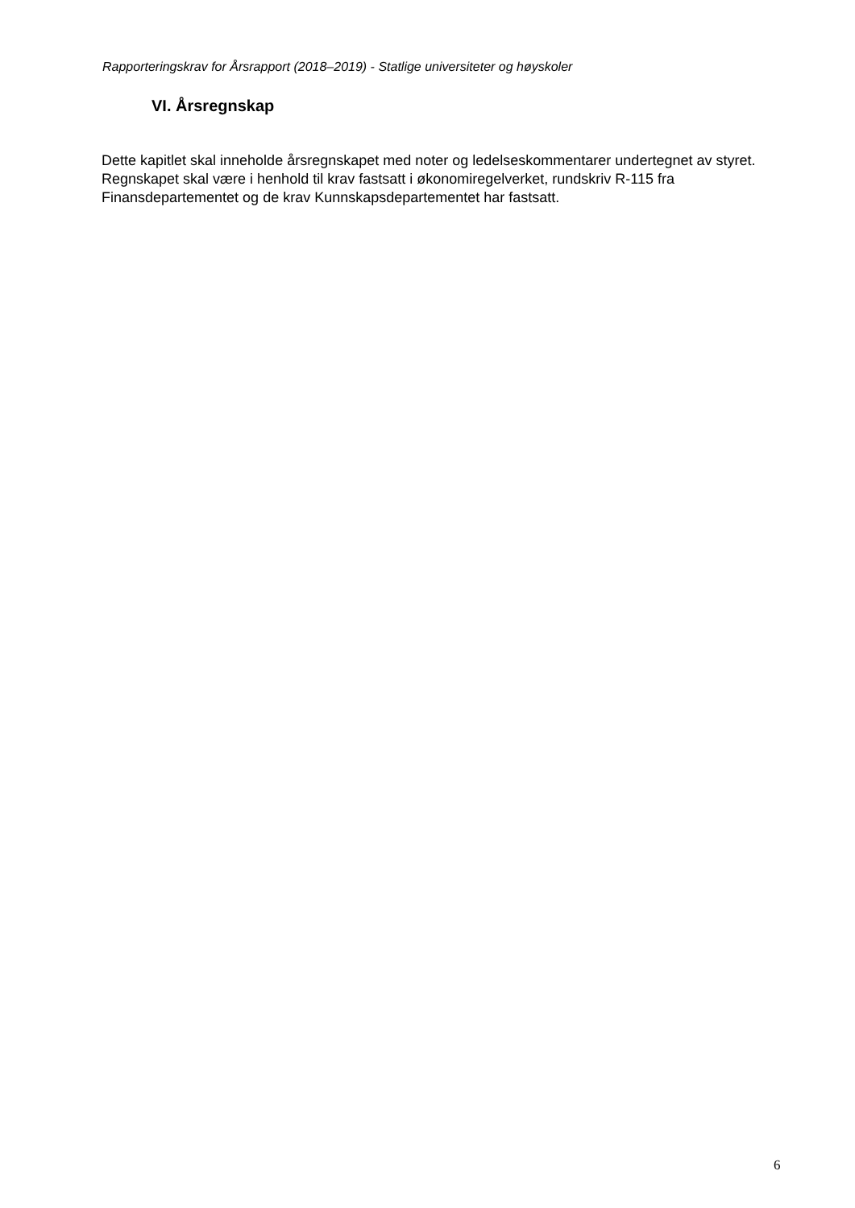Rapporteringskrav for Årsrapport (2018–2019) - Statlige universiteter og høyskoler
VI. Årsregnskap
Dette kapitlet skal inneholde årsregnskapet med noter og ledelseskommentarer undertegnet av styret. Regnskapet skal være i henhold til krav fastsatt i økonomiregelverket, rundskriv R-115 fra Finansdepartementet og de krav Kunnskapsdepartementet har fastsatt.
6